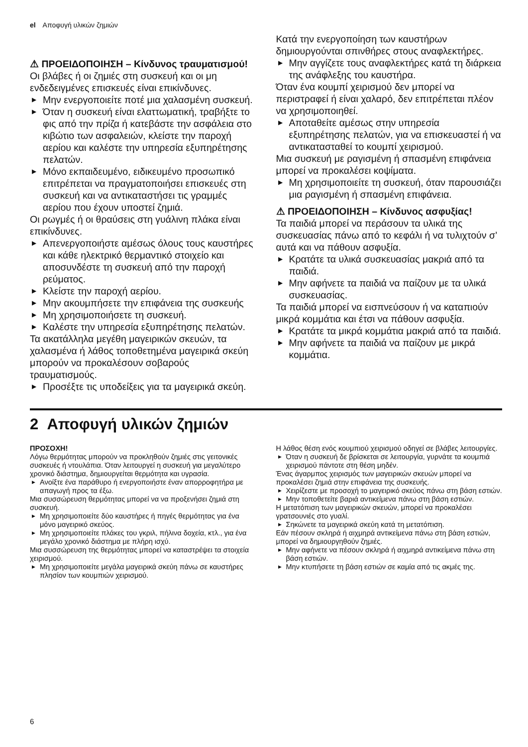el Αποφυγή υλικών ζημιών
⚠ ΠΡΟΕΙΔΟΠΟΙΗΣΗ – Κίνδυνος τραυματισμού!
Οι βλάβες ή οι ζημιές στη συσκευή και οι μη ενδεδειγμένες επισκευές είναι επικίνδυνες.
▶ Μην ενεργοποιείτε ποτέ μια χαλασμένη συσκευή.
▶ Όταν η συσκευή είναι ελαττωματική, τραβήξτε το φις από την πρίζα ή κατεβάστε την ασφάλεια στο κιβώτιο των ασφαλειών, κλείστε την παροχή αερίου και καλέστε την υπηρεσία εξυπηρέτησης πελατών.
▶ Μόνο εκπαιδευμένο, ειδικευμένο προσωπικό επιτρέπεται να πραγματοποιήσει επισκευές στη συσκευή και να αντικαταστήσει τις γραμμές αερίου που έχουν υποστεί ζημιά.
Οι ρωγμές ή οι θραύσεις στη γυάλινη πλάκα είναι επικίνδυνες.
▶ Απενεργοποιήστε αμέσως όλους τους καυστήρες και κάθε ηλεκτρικό θερμαντικό στοιχείο και αποσυνδέστε τη συσκευή από την παροχή ρεύματος.
▶ Κλείστε την παροχή αερίου.
▶ Μην ακουμπήσετε την επιφάνεια της συσκευής
▶ Μη χρησιμοποιήσετε τη συσκευή.
▶ Καλέστε την υπηρεσία εξυπηρέτησης πελατών.
Τα ακατάλληλα μεγέθη μαγειρικών σκευών, τα χαλασμένα ή λάθος τοποθετημένα μαγειρικά σκεύη μπορούν να προκαλέσουν σοβαρούς τραυματισμούς.
▶ Προσέξτε τις υποδείξεις για τα μαγειρικά σκεύη.
Κατά την ενεργοποίηση των καυστήρων δημιουργούνται σπινθήρες στους αναφλεκτήρες.
▶ Μην αγγίζετε τους αναφλεκτήρες κατά τη διάρκεια της ανάφλεξης του καυστήρα.
Όταν ένα κουμπί χειρισμού δεν μπορεί να περιστραφεί ή είναι χαλαρό, δεν επιτρέπεται πλέον να χρησιμοποιηθεί.
▶ Αποταθείτε αμέσως στην υπηρεσία εξυπηρέτησης πελατών, για να επισκευαστεί ή να αντικατασταθεί το κουμπί χειρισμού.
Μια συσκευή με ραγισμένη ή σπασμένη επιφάνεια μπορεί να προκαλέσει κοψίματα.
▶ Μη χρησιμοποιείτε τη συσκευή, όταν παρουσιάζει μια ραγισμένη ή σπασμένη επιφάνεια.
⚠ ΠΡΟΕΙΔΟΠΟΙΗΣΗ – Κίνδυνος ασφυξίας!
Τα παιδιά μπορεί να περάσουν τα υλικά της συσκευασίας πάνω από το κεφάλι ή να τυλιχτούν σ’ αυτά και να πάθουν ασφυξία.
▶ Κρατάτε τα υλικά συσκευασίας μακριά από τα παιδιά.
▶ Μην αφήνετε τα παιδιά να παίζουν με τα υλικά συσκευασίας.
Τα παιδιά μπορεί να εισπνεύσουν ή να καταπιούν μικρά κομμάτια και έτσι να πάθουν ασφυξία.
▶ Κρατάτε τα μικρά κομμάτια μακριά από τα παιδιά.
▶ Μην αφήνετε τα παιδιά να παίζουν με μικρά κομμάτια.
2 Αποφυγή υλικών ζημιών
ΠΡΟΣΟΧΗ!
Λόγω θερμότητας μπορούν να προκληθούν ζημιές στις γειτονικές συσκευές ή ντουλάπια. Όταν λειτουργεί η συσκευή για μεγαλύτερο χρονικό διάστημα, δημιουργείται θερμότητα και υγρασία.
▶ Ανοίξτε ένα παράθυρο ή ενεργοποιήστε έναν απορροφητήρα με απαγωγή προς τα έξω.
Μια συσσώρευση θερμότητας μπορεί να να προξενήσει ζημιά στη συσκευή.
▶ Μη χρησιμοποιείτε δύο καυστήρες ή πηγές θερμότητας για ένα μόνο μαγειρικό σκεύος.
▶ Μη χρησιμοποιείτε πλάκες του γκριλ, πήλινα δοχεία, κτλ., για ένα μεγάλο χρονικό διάστημα με πλήρη ισχύ.
Μια συσσώρευση της θερμότητας μπορεί να καταστρέψει τα στοιχεία χειρισμού.
▶ Μη χρησιμοποιείτε μεγάλα μαγειρικά σκεύη πάνω σε καυστήρες πλησίον των κουμπιών χειρισμού.
Η λάθος θέση ενός κουμπιού χειρισμού οδηγεί σε βλάβες λειτουργίες.
▶ Όταν η συσκευή δε βρίσκεται σε λειτουργία, γυρνάτε τα κουμπιά χειρισμού πάντοτε στη θέση μηδέν.
Ένας άγαρμπος χειρισμός των μαγειρικών σκευών μπορεί να προκαλέσει ζημιά στην επιφάνεια της συσκευής.
▶ Χειρίζεστε με προσοχή το μαγειρικό σκεύος πάνω στη βάση εστιών.
▶ Μην τοποθετείτε βαριά αντικείμενα πάνω στη βάση εστιών.
Η μετατόπιση των μαγειρικών σκευών, μπορεί να προκαλέσει γρατσουνιές στο γυαλί.
▶ Σηκώνετε τα μαγειρικά σκεύη κατά τη μετατόπιση.
Εάν πέσουν σκληρά ή αιχμηρά αντικείμενα πάνω στη βάση εστιών, μπορεί να δημιουργηθούν ζημιές.
▶ Μην αφήνετε να πέσουν σκληρά ή αιχμηρά αντικείμενα πάνω στη βάση εστιών.
▶ Μην κτυπήσετε τη βάση εστιών σε καμία από τις ακμές της.
6